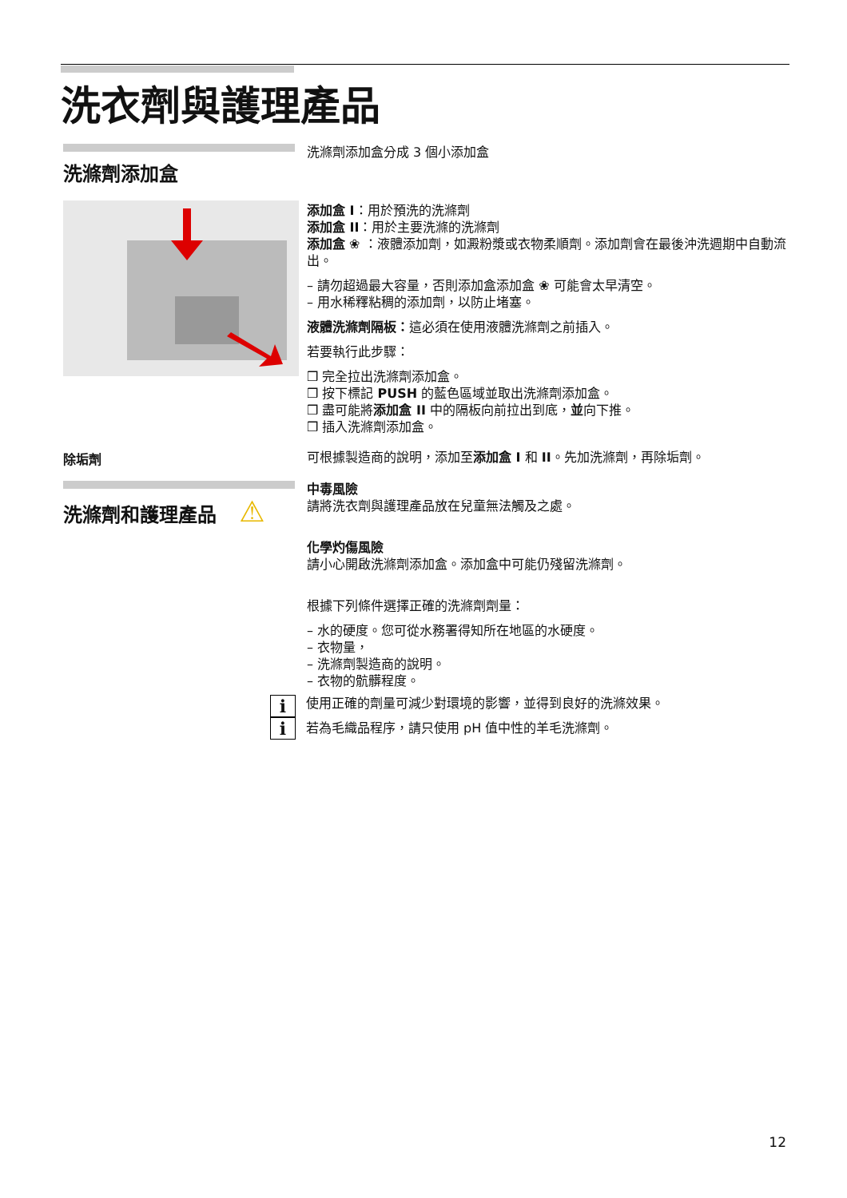洗衣劑與護理產品
洗滌劑添加盒
洗滌劑添加盒分成 3 個小添加盒
添加盒 I：用於預洗的洗滌劑
添加盒 II：用於主要洗滌的洗滌劑
添加盒 ❀ ：液體添加劑，如澱粉漿或衣物柔順劑。添加劑會在最後沖洗週期中自動流出。
– 請勿超過最大容量，否則添加盒添加盒 ❀ 可能會太早清空。
– 用水稀釋粘稠的添加劑，以防止堵塞。
液體洗滌劑隔板：這必須在使用液體洗滌劑之前插入。
若要執行此步驟：
❒ 完全拉出洗滌劑添加盒。
❒ 按下標記 PUSH 的藍色區域並取出洗滌劑添加盒。
❒ 盡可能將添加盒 II 中的隔板向前拉出到底，並向下推。
❒ 插入洗滌劑添加盒。
除垢劑
可根據製造商的說明，添加至添加盒 I 和 II。先加洗滌劑，再除垢劑。
洗滌劑和護理產品 ⚠
中毒風險
請將洗衣劑與護理產品放在兒童無法觸及之處。
化學灼傷風險
請小心開啟洗滌劑添加盒。添加盒中可能仍殘留洗滌劑。
根據下列條件選擇正確的洗滌劑劑量：
– 水的硬度。您可從水務署得知所在地區的水硬度。
– 衣物量，
– 洗滌劑製造商的說明。
– 衣物的骯髒程度。
i
i
使用正確的劑量可減少對環境的影響，並得到良好的洗滌效果。
若為毛織品程序，請只使用 pH 值中性的羊毛洗滌劑。
12